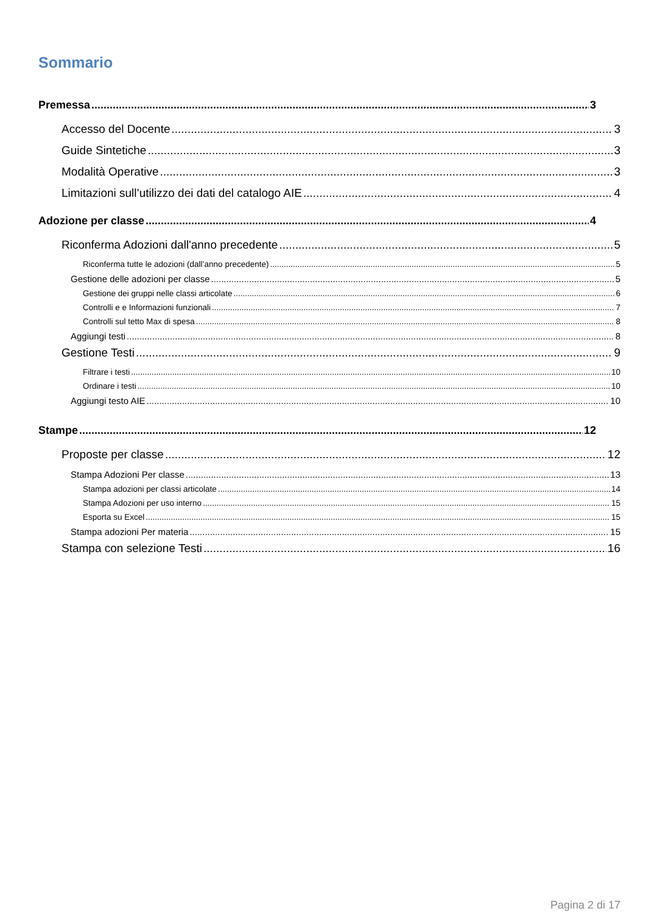Sommario
Premessa 3
Accesso del Docente 3
Guide Sintetiche 3
Modalità Operative 3
Limitazioni sull’utilizzo dei dati del catalogo AIE 4
Adozione per classe 4
Riconferma Adozioni dall'anno precedente 5
Riconferma tutte le adozioni (dall’anno precedente) 5
Gestione delle adozioni per classe 5
Gestione dei gruppi nelle classi articolate 6
Controlli e e Informazioni funzionali 7
Controlli sul tetto Max di spesa 8
Aggiungi testi 8
Gestione Testi 9
Filtrare i testi 10
Ordinare i testi 10
Aggiungi testo AIE 10
Stampe 12
Proposte per classe 12
Stampa Adozioni Per classe 13
Stampa adozioni per classi articolate 14
Stampa Adozioni per uso interno 15
Esporta su Excel 15
Stampa adozioni Per materia 15
Stampa con selezione Testi 16
Pagina 2 di 17